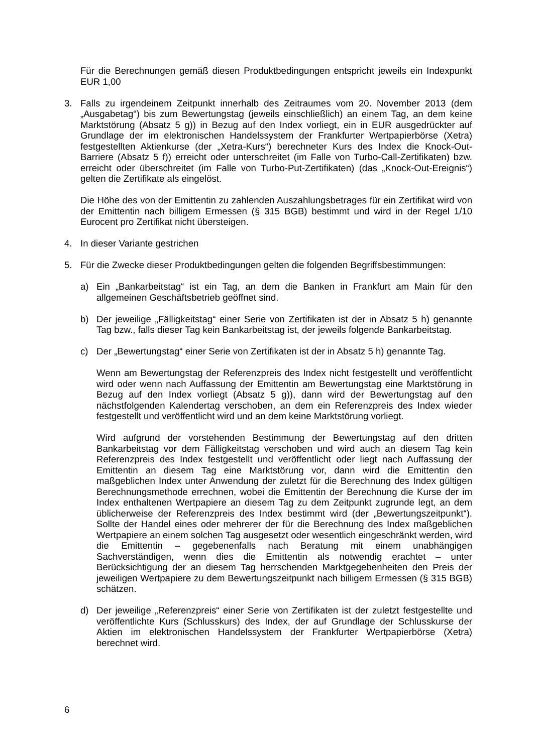Für die Berechnungen gemäß diesen Produktbedingungen entspricht jeweils ein Indexpunkt EUR 1,00
3. Falls zu irgendeinem Zeitpunkt innerhalb des Zeitraumes vom 20. November 2013 (dem „Ausgabetag“) bis zum Bewertungstag (jeweils einschließlich) an einem Tag, an dem keine Marktstörung (Absatz 5 g)) in Bezug auf den Index vorliegt, ein in EUR ausgedrückter auf Grundlage der im elektronischen Handelssystem der Frankfurter Wertpapierbörse (Xetra) festgestellten Aktienkurse (der „Xetra-Kurs“) berechneter Kurs des Index die Knock-Out-Barriere (Absatz 5 f)) erreicht oder unterschreitet (im Falle von Turbo-Call-Zertifikaten) bzw. erreicht oder überschreitet (im Falle von Turbo-Put-Zertifikaten) (das „Knock-Out-Ereignis“) gelten die Zertifikate als eingelöst.
Die Höhe des von der Emittentin zu zahlenden Auszahlungsbetrages für ein Zertifikat wird von der Emittentin nach billigem Ermessen (§ 315 BGB) bestimmt und wird in der Regel 1/10 Eurocent pro Zertifikat nicht übersteigen.
4. In dieser Variante gestrichen
5. Für die Zwecke dieser Produktbedingungen gelten die folgenden Begriffsbestimmungen:
a) Ein „Bankarbeitstag“ ist ein Tag, an dem die Banken in Frankfurt am Main für den allgemeinen Geschäftsbetrieb geöffnet sind.
b) Der jeweilige „Fälligkeitstag“ einer Serie von Zertifikaten ist der in Absatz 5 h) genannte Tag bzw., falls dieser Tag kein Bankarbeitstag ist, der jeweils folgende Bankarbeitstag.
c) Der „Bewertungstag“ einer Serie von Zertifikaten ist der in Absatz 5 h) genannte Tag.
Wenn am Bewertungstag der Referenzpreis des Index nicht festgestellt und veröffentlicht wird oder wenn nach Auffassung der Emittentin am Bewertungstag eine Marktstörung in Bezug auf den Index vorliegt (Absatz 5 g)), dann wird der Bewertungstag auf den nächstfolgenden Kalendertag verschoben, an dem ein Referenzpreis des Index wieder festgestellt und veröffentlicht wird und an dem keine Marktstörung vorliegt.
Wird aufgrund der vorstehenden Bestimmung der Bewertungstag auf den dritten Bankarbeitstag vor dem Fälligkeitstag verschoben und wird auch an diesem Tag kein Referenzpreis des Index festgestellt und veröffentlicht oder liegt nach Auffassung der Emittentin an diesem Tag eine Marktstörung vor, dann wird die Emittentin den maßgeblichen Index unter Anwendung der zuletzt für die Berechnung des Index gültigen Berechnungsmethode errechnen, wobei die Emittentin der Berechnung die Kurse der im Index enthaltenen Wertpapiere an diesem Tag zu dem Zeitpunkt zugrunde legt, an dem üblicherweise der Referenzpreis des Index bestimmt wird (der „Bewertungszeitpunkt“). Sollte der Handel eines oder mehrerer der für die Berechnung des Index maßgeblichen Wertpapiere an einem solchen Tag ausgesetzt oder wesentlich eingeschränkt werden, wird die Emittentin – gegebenenfalls nach Beratung mit einem unabhängigen Sachverständigen, wenn dies die Emittentin als notwendig erachtet – unter Berücksichtigung der an diesem Tag herrschenden Marktgegebenheiten den Preis der jeweiligen Wertpapiere zu dem Bewertungszeitpunkt nach billigem Ermessen (§ 315 BGB) schätzen.
d) Der jeweilige „Referenzpreis“ einer Serie von Zertifikaten ist der zuletzt festgestellte und veröffentlichte Kurs (Schlusskurs) des Index, der auf Grundlage der Schlusskurse der Aktien im elektronischen Handelssystem der Frankfurter Wertpapierbörse (Xetra) berechnet wird.
6